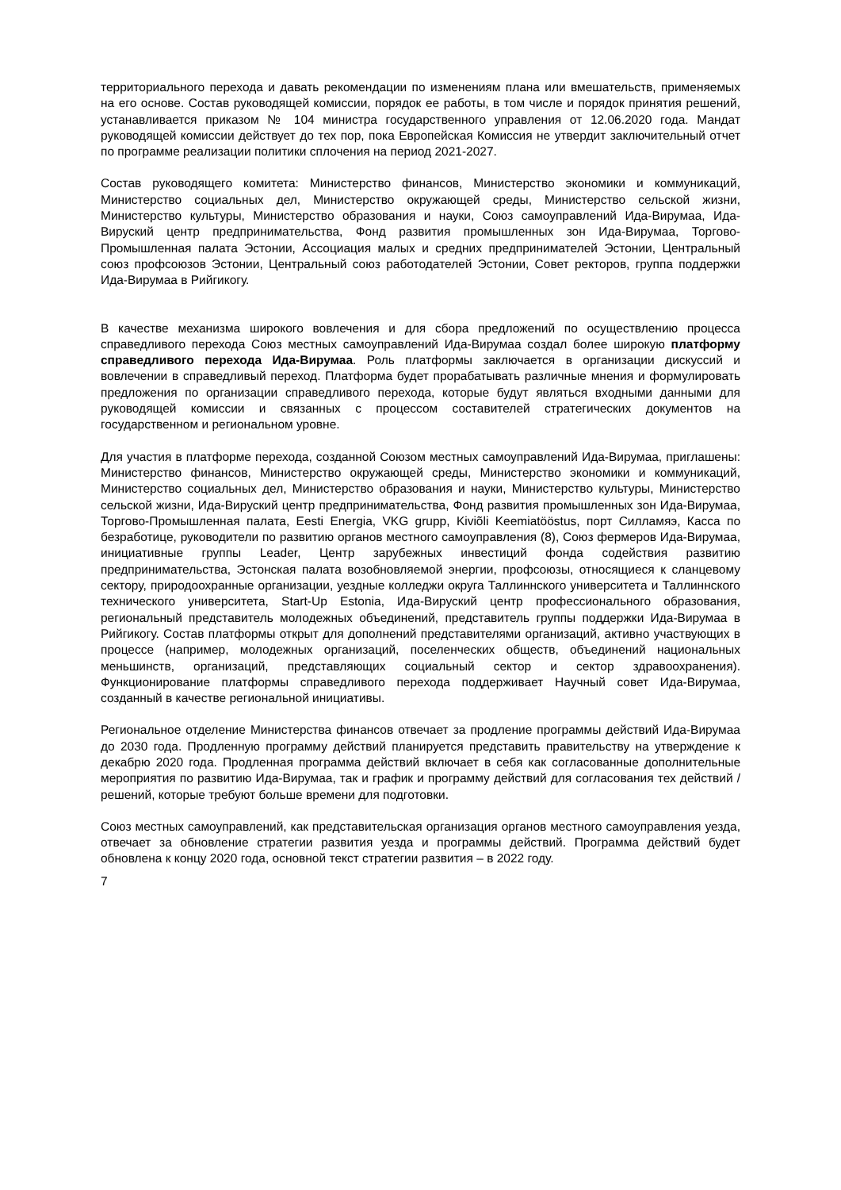территориального перехода и давать рекомендации по изменениям плана или вмешательств, применяемых на его основе. Состав руководящей комиссии, порядок ее работы, в том числе и порядок принятия решений, устанавливается приказом № 104 министра государственного управления от 12.06.2020 года. Мандат руководящей комиссии действует до тех пор, пока Европейская Комиссия не утвердит заключительный отчет по программе реализации политики сплочения на период 2021-2027.
Состав руководящего комитета: Министерство финансов, Министерство экономики и коммуникаций, Министерство социальных дел, Министерство окружающей среды, Министерство сельской жизни, Министерство культуры, Министерство образования и науки, Союз самоуправлений Ида-Вирумаа, Ида-Вируский центр предпринимательства, Фонд развития промышленных зон Ида-Вирумаа, Торгово-Промышленная палата Эстонии, Ассоциация малых и средних предпринимателей Эстонии, Центральный союз профсоюзов Эстонии, Центральный союз работодателей Эстонии, Совет ректоров, группа поддержки Ида-Вирумаа в Рийгикогу.
В качестве механизма широкого вовлечения и для сбора предложений по осуществлению процесса справедливого перехода Союз местных самоуправлений Ида-Вирумаа создал более широкую платформу справедливого перехода Ида-Вирумаа. Роль платформы заключается в организации дискуссий и вовлечении в справедливый переход. Платформа будет прорабатывать различные мнения и формулировать предложения по организации справедливого перехода, которые будут являться входными данными для руководящей комиссии и связанных с процессом составителей стратегических документов на государственном и региональном уровне.
Для участия в платформе перехода, созданной Союзом местных самоуправлений Ида-Вирумаа, приглашены: Министерство финансов, Министерство окружающей среды, Министерство экономики и коммуникаций, Министерство социальных дел, Министерство образования и науки, Министерство культуры, Министерство сельской жизни, Ида-Вируский центр предпринимательства, Фонд развития промышленных зон Ида-Вирумаа, Торгово-Промышленная палата, Eesti Energia, VKG grupp, Kiviõli Keemiatööstus, порт Силламяэ, Касса по безработице, руководители по развитию органов местного самоуправления (8), Союз фермеров Ида-Вирумаа, инициативные группы Leader, Центр зарубежных инвестиций фонда содействия развитию предпринимательства, Эстонская палата возобновляемой энергии, профсоюзы, относящиеся к сланцевому сектору, природоохранные организации, уездные колледжи округа Таллиннского университета и Таллиннского технического университета, Start-Up Estonia, Ида-Вируский центр профессионального образования, региональный представитель молодежных объединений, представитель группы поддержки Ида-Вирумаа в Рийгикогу. Состав платформы открыт для дополнений представителями организаций, активно участвующих в процессе (например, молодежных организаций, поселенческих обществ, объединений национальных меньшинств, организаций, представляющих социальный сектор и сектор здравоохранения). Функционирование платформы справедливого перехода поддерживает Научный совет Ида-Вирумаа, созданный в качестве региональной инициативы.
Региональное отделение Министерства финансов отвечает за продление программы действий Ида-Вирумаа до 2030 года. Продленную программу действий планируется представить правительству на утверждение к декабрю 2020 года. Продленная программа действий включает в себя как согласованные дополнительные мероприятия по развитию Ида-Вирумаа, так и график и программу действий для согласования тех действий / решений, которые требуют больше времени для подготовки.
Союз местных самоуправлений, как представительская организация органов местного самоуправления уезда, отвечает за обновление стратегии развития уезда и программы действий. Программа действий будет обновлена к концу 2020 года, основной текст стратегии развития – в 2022 году.
7